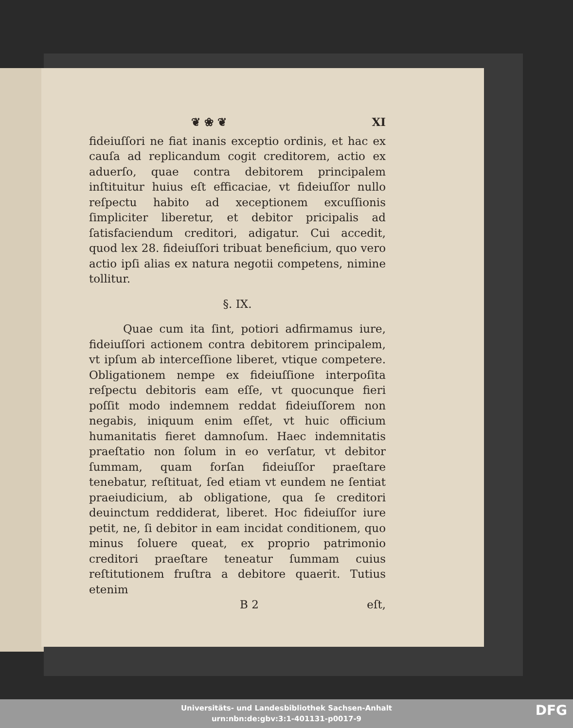❦ ❀ ❦ XI
fideiuſſori ne fiat inanis exceptio ordinis, et hac ex cauſa ad replicandum cogit creditorem, actio ex aduerſo, quae contra debitorem principalem inſtituitur huius eſt efficaciae, vt fideiuſſor nullo reſpectu habito ad xeceptionem excuſſionis ſimpliciter liberetur, et debitor pricipalis ad ſatisfaciendum creditori, adigatur. Cui accedit, quod lex 28. fideiuſſori tribuat beneficium, quo vero actio ipſi alias ex natura negotii competens, nimine tollitur.
§. IX.
Quae cum ita ſint, potiori adfirmamus iure, fideiuſſori actionem contra debitorem principalem, vt ipſum ab interceſſione liberet, vtique competere. Obligationem nempe ex fideiuſſione interpoſita reſpectu debitoris eam eſſe, vt quocunque fieri poſſit modo indemnem reddat fideiuſſorem non negabis, iniquum enim eſſet, vt huic officium humanitatis fieret damnoſum. Haec indemnitatis praeſtatio non ſolum in eo verſatur, vt debitor ſummam, quam forſan fideiuſſor praeſtare tenebatur, reſtituat, ſed etiam vt eundem ne ſentiat praeiudicium, ab obligatione, qua ſe creditori deuinctum reddiderat, liberet. Hoc fideiuſſor iure petit, ne, ſi debitor in eam incidat conditionem, quo minus ſoluere queat, ex proprio patrimonio creditori praeſtare teneatur ſummam cuius reſtitutionem fruſtra a debitore quaerit. Tutius etenim
B 2 eſt,
Universitäts- und Landesbibliothek Sachsen-Anhalt
urn:nbn:de:gbv:3:1-401131-p0017-9
DFG